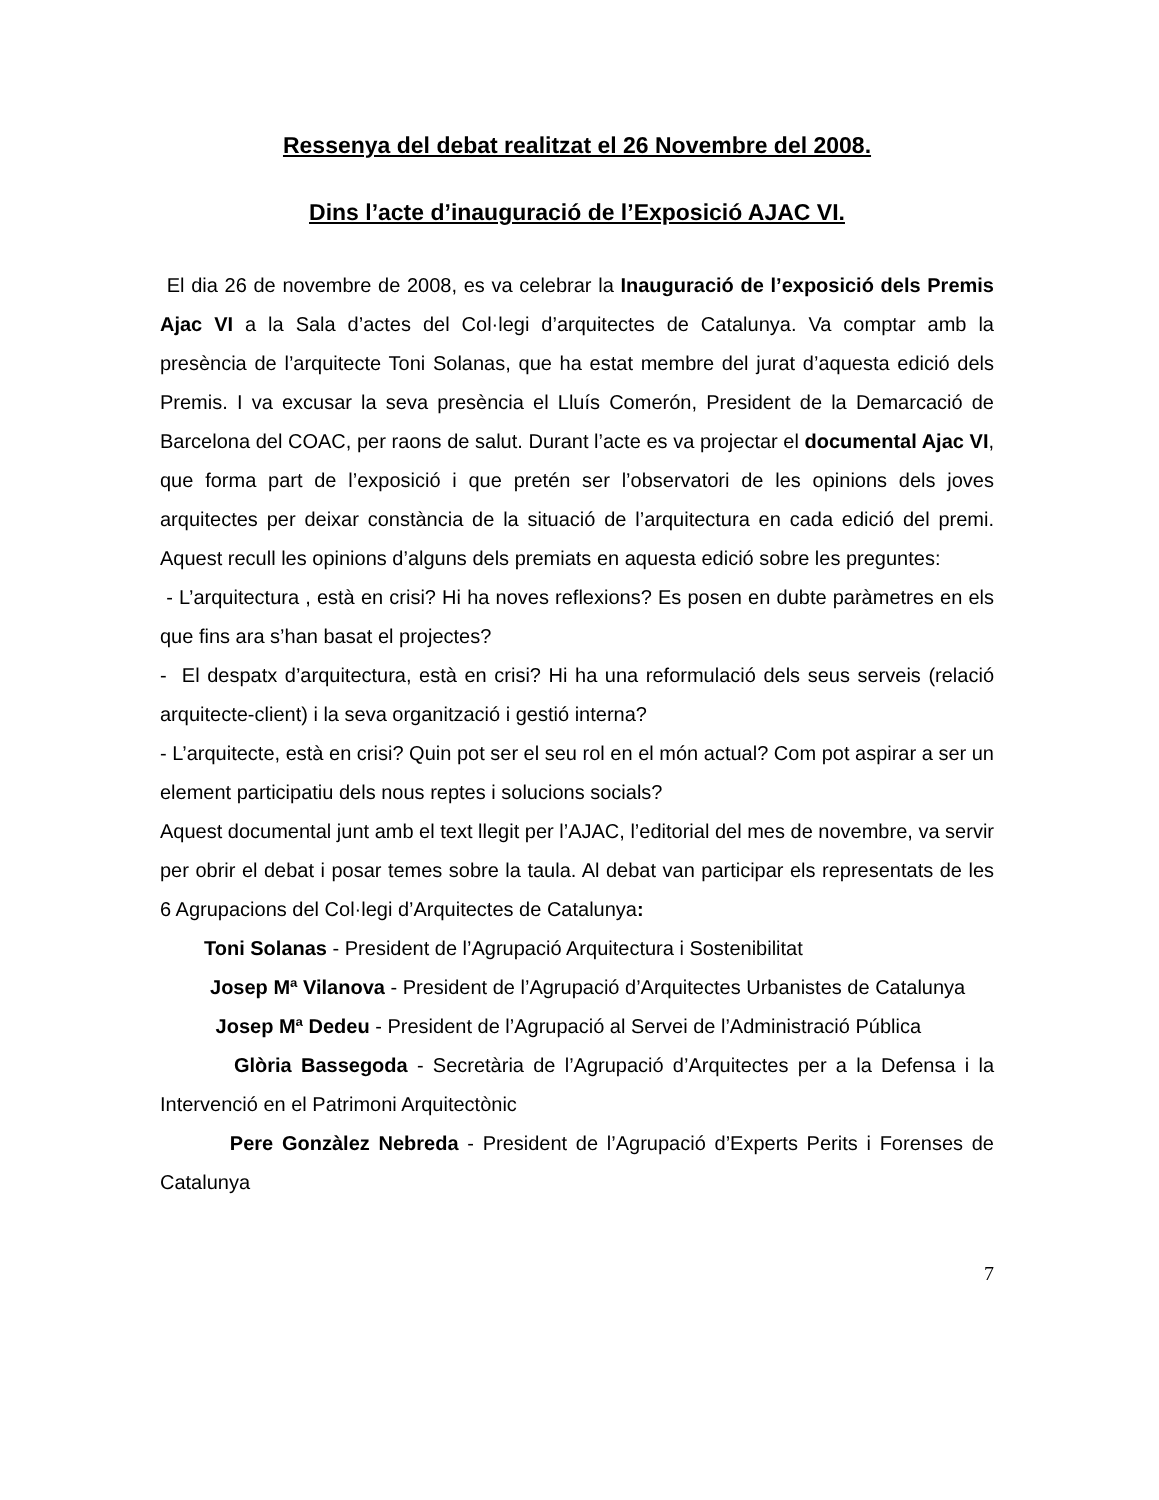Ressenya del debat realitzat el 26 Novembre del 2008.
Dins l’acte d’inauguració de l’Exposició AJAC VI.
El dia 26 de novembre de 2008, es va celebrar la Inauguració de l’exposició dels Premis Ajac VI a la Sala d’actes del Col·legi d’arquitectes de Catalunya. Va comptar amb la presència de l’arquitecte Toni Solanas, que ha estat membre del jurat d’aquesta edició dels Premis. I va excusar la seva presència el Lluís Comerón, President de la Demarcació de Barcelona del COAC, per raons de salut. Durant l’acte es va projectar el documental Ajac VI, que forma part de l’exposició i que pretén ser l’observatori de les opinions dels joves arquitectes per deixar constància de la situació de l’arquitectura en cada edició del premi. Aquest recull les opinions d’alguns dels premiats en aquesta edició sobre les preguntes:
- L’arquitectura , està en crisi? Hi ha noves reflexions? Es posen en dubte paràmetres en els que fins ara s’han basat el projectes?
- El despatx d’arquitectura, està en crisi? Hi ha una reformulació dels seus serveis (relació arquitecte-client) i la seva organització i gestió interna?
- L’arquitecte, està en crisi? Quin pot ser el seu rol en el món actual? Com pot aspirar a ser un element participatiu dels nous reptes i solucions socials?
Aquest documental junt amb el text llegit per l’AJAC, l’editorial del mes de novembre, va servir per obrir el debat i posar temes sobre la taula. Al debat van participar els representats de les 6 Agrupacions del Col·legi d’Arquitectes de Catalunya:
Toni Solanas - President de l’Agrupació Arquitectura i Sostenibilitat
Josep Mª Vilanova - President de l’Agrupació d’Arquitectes Urbanistes de Catalunya
Josep Mª Dedeu - President de l’Agrupació al Servei de l’Administració Pública
Glòria Bassegoda - Secretària de l’Agrupació d’Arquitectes per a la Defensa i la Intervenció en el Patrimoni Arquitectònic
Pere Gonzàlez Nebreda - President de l’Agrupació d’Experts Perits i Forenses de Catalunya
7